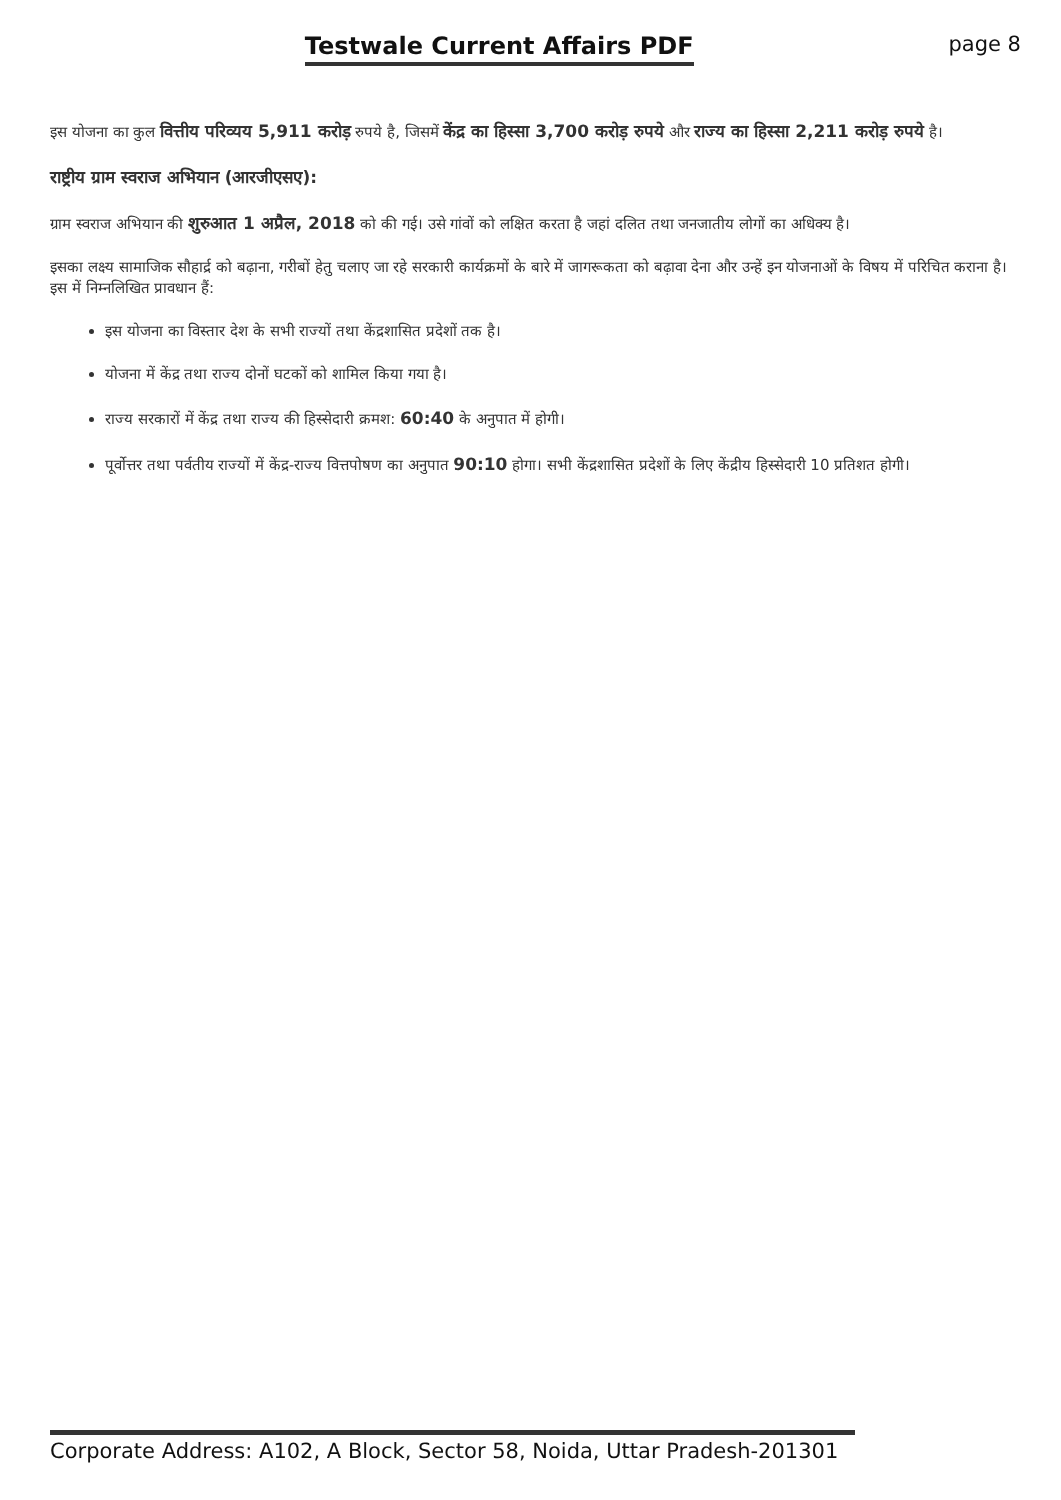Testwale Current Affairs PDF page 8
इस योजना का कुल वित्तीय परिव्यय 5,911 करोड़ रुपये है, जिसमें केंद्र का हिस्सा 3,700 करोड़ रुपये और राज्य का हिस्सा 2,211 करोड़ रुपये है।
राष्ट्रीय ग्राम स्वराज अभियान (आरजीएसए):
ग्राम स्वराज अभियान की शुरुआत 1 अप्रैल, 2018 को की गई। उसे गांवों को लक्षित करता है जहां दलित तथा जनजातीय लोगों का अधिक्य है।
इसका लक्ष्य सामाजिक सौहार्द्र को बढ़ाना, गरीबों हेतु चलाए जा रहे सरकारी कार्यक्रमों के बारे में जागरूकता को बढ़ावा देना और उन्हें इन योजनाओं के विषय में परिचित कराना है। इस में निम्नलिखित प्रावधान हैं:
इस योजना का विस्तार देश के सभी राज्यों तथा केंद्रशासित प्रदेशों तक है।
योजना में केंद्र तथा राज्य दोनों घटकों को शामिल किया गया है।
राज्य सरकारों में केंद्र तथा राज्य की हिस्सेदारी क्रमश: 60:40 के अनुपात में होगी।
पूर्वोत्तर तथा पर्वतीय राज्यों में केंद्र-राज्य वित्तपोषण का अनुपात 90:10 होगा। सभी केंद्रशासित प्रदेशों के लिए केंद्रीय हिस्सेदारी 10 प्रतिशत होगी।
Corporate Address: A102, A Block, Sector 58, Noida, Uttar Pradesh-201301